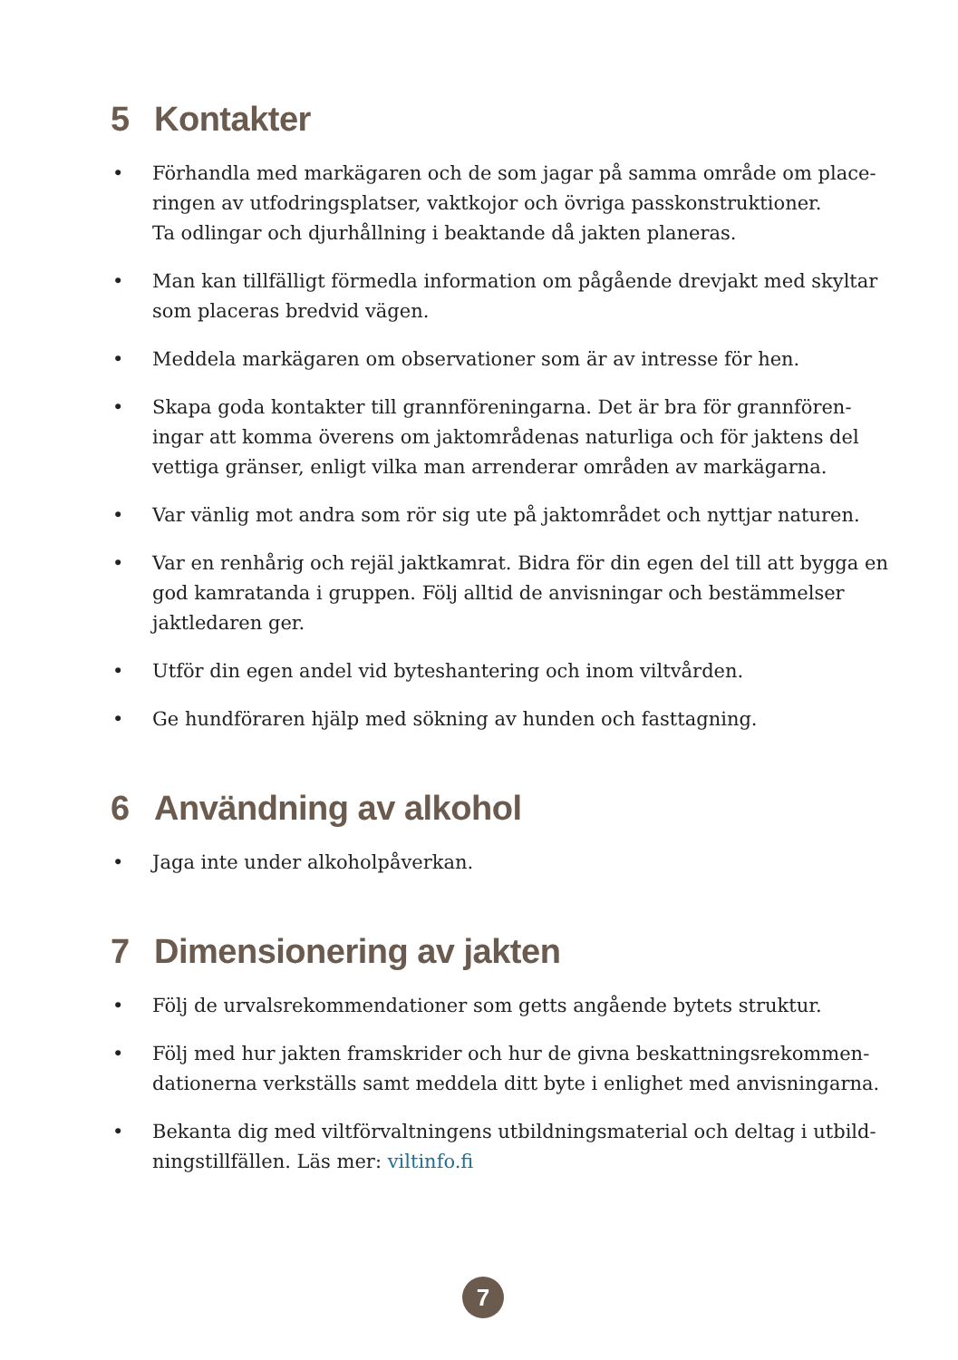5 Kontakter
• Förhandla med markägaren och de som jagar på samma område om place­ringen av utfodringsplatser, vaktkojor och övriga passkonstruktioner.
Ta odlingar och djurhållning i beaktande då jakten planeras.
• Man kan tillfälligt förmedla information om pågående drevjakt med skyltar som placeras bredvid vägen.
• Meddela markägaren om observationer som är av intresse för hen.
• Skapa goda kontakter till grannföreningarna. Det är bra för grannfören­ingar att komma överens om jaktområdenas naturliga och för jaktens del vettiga gränser, enligt vilka man arrenderar områden av markägarna.
• Var vänlig mot andra som rör sig ute på jaktområdet och nyttjar naturen.
• Var en renhårig och rejäl jaktkamrat. Bidra för din egen del till att bygga en god kamratanda i gruppen. Följ alltid de anvisningar och bestämmelser jaktledaren ger.
• Utför din egen andel vid byteshantering och inom viltvården.
• Ge hundföraren hjälp med sökning av hunden och fasttagning.
6 Användning av alkohol
• Jaga inte under alkoholpåverkan.
7 Dimensionering av jakten
• Följ de urvalsrekommendationer som getts angående bytets struktur.
• Följ med hur jakten framskrider och hur de givna beskattningsrekommen­dationerna verkställs samt meddela ditt byte i enlighet med anvisningarna.
• Bekanta dig med viltförvaltningens utbildningsmaterial och deltag i utbild­ningstillfällen. Läs mer: viltinfo.fi
7